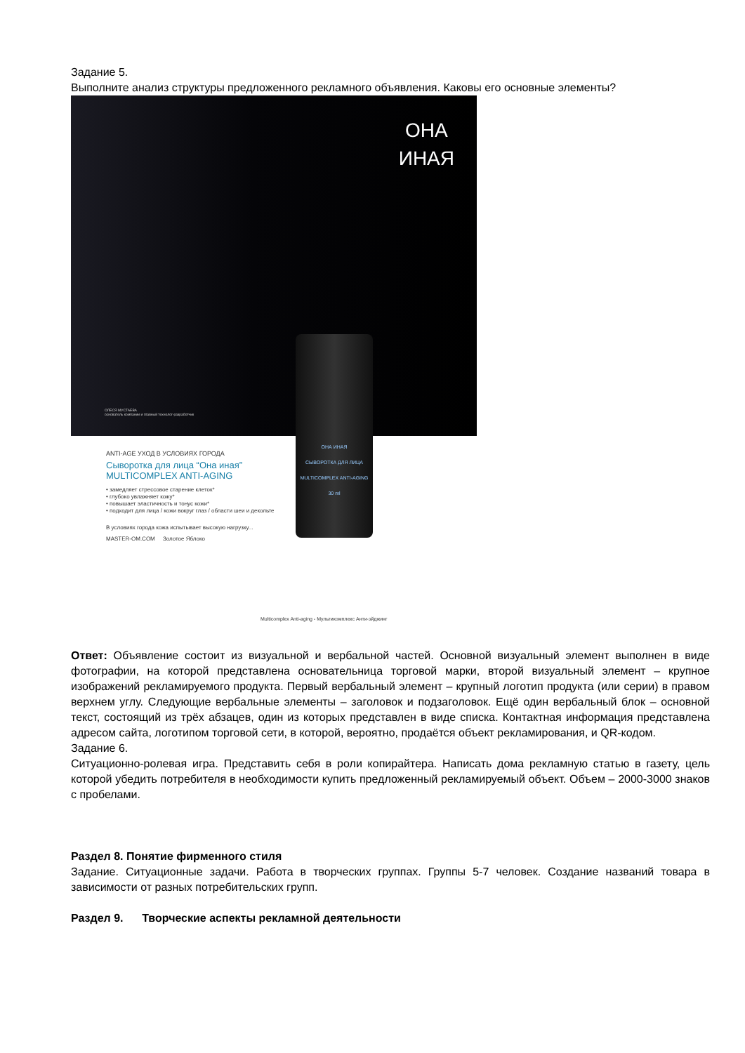Задание 5.
Выполните анализ структуры предложенного рекламного объявления. Каковы его основные элементы?
ОНА
ИНАЯ
ОЛЕСЯ МУСТАЕВА
основатель компании и главный технолог-разработчик
ANTI-AGE УХОД В УСЛОВИЯХ ГОРОДА
Сыворотка для лица “Она иная”
MULTICOMPLEX ANTI-AGING
• замедляет стрессовое старение клеток*
• глубоко увлажняет кожу*
• повышает эластичность и тонус кожи*
• подходит для лица / кожи вокруг глаз / области шеи и декольте
В условиях города кожа испытывает высокую нагрузку...
MASTER-OM.COM Золотое Яблоко
Multicomplex Anti-aging - Мультикомплекс Анти-эйджинг
ОНА ИНАЯ
СЫВОРОТКА ДЛЯ ЛИЦА
MULTICOMPLEX ANTI-AGING
30 ml
Ответ: Объявление состоит из визуальной и вербальной частей. Основной визуальный элемент выполнен в виде фотографии, на которой представлена основательница торговой марки, второй визуальный элемент – крупное изображений рекламируемого продукта. Первый вербальный элемент – крупный логотип продукта (или серии) в правом верхнем углу. Следующие вербальные элементы – заголовок и подзаголовок. Ещё один вербальный блок – основной текст, состоящий из трёх абзацев, один из которых представлен в виде списка. Контактная информация представлена адресом сайта, логотипом торговой сети, в которой, вероятно, продаётся объект рекламирования, и QR-кодом.
Задание 6.
Ситуационно-ролевая игра. Представить себя в роли копирайтера. Написать дома рекламную статью в газету, цель которой убедить потребителя в необходимости купить предложенный рекламируемый объект. Объем – 2000-3000 знаков с пробелами.
Раздел 8. Понятие фирменного стиля
Задание. Ситуационные задачи. Работа в творческих группах. Группы 5-7 человек. Создание названий товара в зависимости от разных потребительских групп.
Раздел 9. Творческие аспекты рекламной деятельности